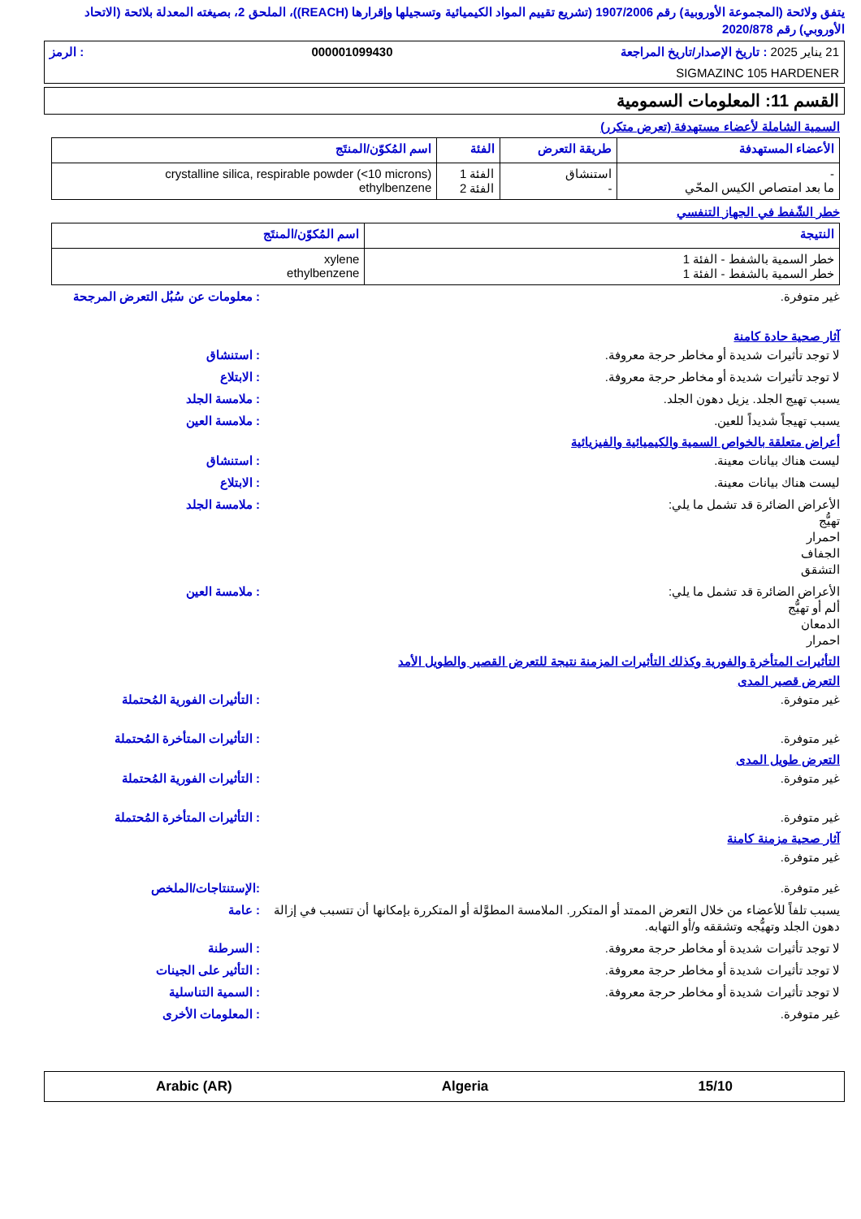يتفق ولائحة (المجموعة الأوروبية) رقم 1907/2006 (تشريع تقييم المواد الكيميائية وتسجيلها وإقرارها (REACH))، الملحق 2، بصيغته المعدلة بلائحة (الاتحاد الأوروبي) رقم 2020/878
21 يناير 2025 : تاريخ الإصدار/تاريخ المراجعة 000001099430: الرمز
SIGMAZINC 105 HARDENER
القسم 11: المعلومات السمومية
السمية الشاملة لأعضاء مستهدفة (تعرض متكرر)
| الأعضاء المستهدفة | طريقة التعرض | الفئة | اسم المُكوّن/المنتَج |
| --- | --- | --- | --- |
| - ما بعد امتصاص الكيس المحّي | استنشاق - | الفئة 1 الفئة 2 | crystalline silica, respirable powder (<10 microns) ethylbenzene |
خطر الشّفط في الجهاز التنفسي
| النتيجة | اسم المُكوّن/المنتَج |
| --- | --- |
| خطر السمية بالشفط - الفئة 1 خطر السمية بالشفط - الفئة 1 | xylene ethylbenzene |
غير متوفرة.: معلومات عن سُبُل التعرض المرجحة
آثار صحية حادة كامنة
لا توجد تأثيرات شديدة أو مخاطر حرجة معروفة.: استنشاق
لا توجد تأثيرات شديدة أو مخاطر حرجة معروفة.: الابتلاع
يسبب تهيج الجلد. يزيل دهون الجلد.: ملامسة الجلد
يسبب تهيجاً شديداً للعين.: ملامسة العين
أعراض متعلقة بالخواص السمية والكيميائية والفيزيائية
ليست هناك بيانات معينة.: استنشاق
ليست هناك بيانات معينة.: الابتلاع
الأعراض الضائرة قد تشمل ما يلي:
تهيُّج
احمرار
الجفاف
التشقق: ملامسة الجلد
الأعراض الضائرة قد تشمل ما يلي:
ألم أو تهيُّج
الدمعان
احمرار: ملامسة العين
التأثيرات المتأخرة والفورية وكذلك التأثيرات المزمنة نتيجة للتعرض القصير والطويل الأمد
التعرض قصير المدى
غير متوفرة.: التأثيرات الفورية المُحتملة
غير متوفرة.: التأثيرات المتأخرة المُحتملة
التعرض طويل المدى
غير متوفرة.: التأثيرات الفورية المُحتملة
غير متوفرة.: التأثيرات المتأخرة المُحتملة
آثار صحية مزمنة كامنة
غير متوفرة.
غير متوفرة.:الإستنتاجات/الملخص
يسبب تلفاً للأعضاء من خلال التعرض الممتد أو المتكرر. الملامسة المطوَّلة أو المتكررة بإمكانها أن تتسبب في إزالة دهون الجلد وتهيُّجه وتشققه و/أو التهابه.: عامة
لا توجد تأثيرات شديدة أو مخاطر حرجة معروفة.: السرطنة
لا توجد تأثيرات شديدة أو مخاطر حرجة معروفة.: التأثير على الجينات
لا توجد تأثيرات شديدة أو مخاطر حرجة معروفة.: السمية التناسلية
غير متوفرة.: المعلومات الأخرى
15/10 Algeria Arabic (AR)